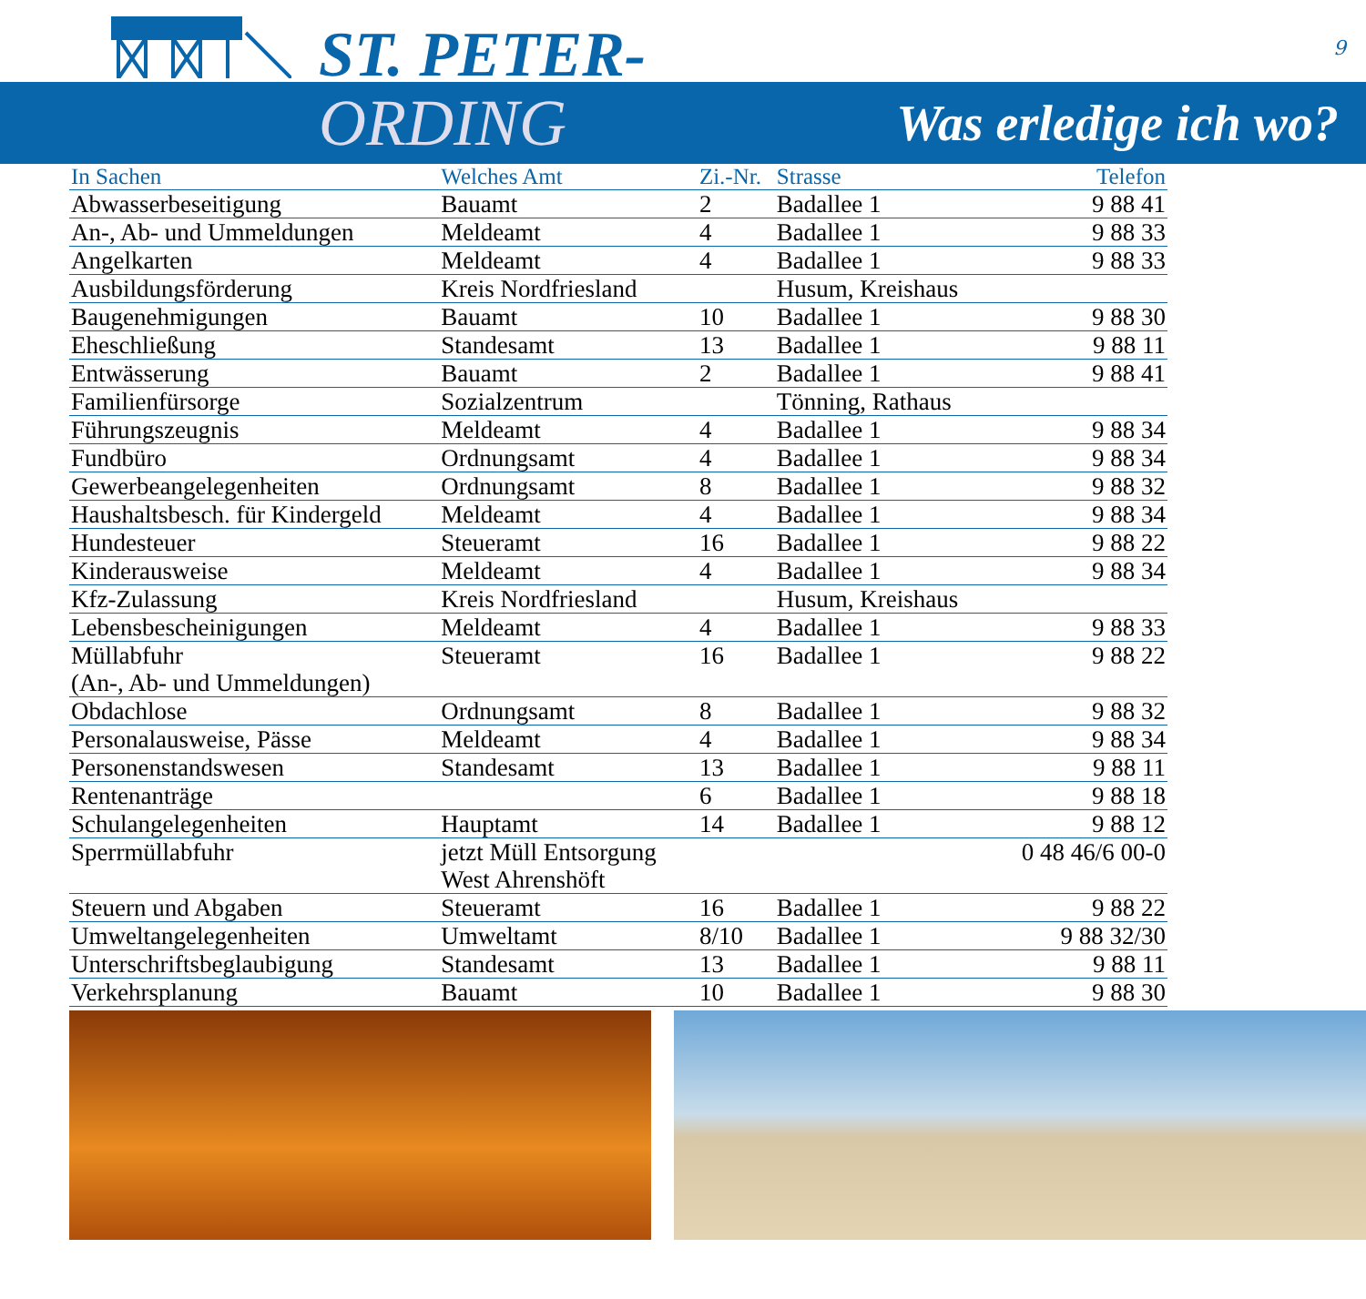ST. PETER- 9
ORDING Was erledige ich wo?
| In Sachen | Welches Amt | Zi.-Nr. | Strasse | Telefon |
| --- | --- | --- | --- | --- |
| Abwasserbeseitigung | Bauamt | 2 | Badallee 1 | 9 88 41 |
| An-, Ab- und Ummeldungen | Meldeamt | 4 | Badallee 1 | 9 88 33 |
| Angelkarten | Meldeamt | 4 | Badallee 1 | 9 88 33 |
| Ausbildungsförderung | Kreis Nordfriesland | | Husum, Kreishaus | |
| Baugenehmigungen | Bauamt | 10 | Badallee 1 | 9 88 30 |
| Eheschließung | Standesamt | 13 | Badallee 1 | 9 88 11 |
| Entwässerung | Bauamt | 2 | Badallee 1 | 9 88 41 |
| Familienfürsorge | Sozialzentrum | | Tönning, Rathaus | |
| Führungszeugnis | Meldeamt | 4 | Badallee 1 | 9 88 34 |
| Fundbüro | Ordnungsamt | 4 | Badallee 1 | 9 88 34 |
| Gewerbeangelegenheiten | Ordnungsamt | 8 | Badallee 1 | 9 88 32 |
| Haushaltsbesch. für Kindergeld | Meldeamt | 4 | Badallee 1 | 9 88 34 |
| Hundesteuer | Steueramt | 16 | Badallee 1 | 9 88 22 |
| Kinderausweise | Meldeamt | 4 | Badallee 1 | 9 88 34 |
| Kfz-Zulassung | Kreis Nordfriesland | | Husum, Kreishaus | |
| Lebensbescheinigungen | Meldeamt | 4 | Badallee 1 | 9 88 33 |
| Müllabfuhr (An-, Ab- und Ummeldungen) | Steueramt | 16 | Badallee 1 | 9 88 22 |
| Obdachlose | Ordnungsamt | 8 | Badallee 1 | 9 88 32 |
| Personalausweise, Pässe | Meldeamt | 4 | Badallee 1 | 9 88 34 |
| Personenstandswesen | Standesamt | 13 | Badallee 1 | 9 88 11 |
| Rentenanträge | | 6 | Badallee 1 | 9 88 18 |
| Schulangelegenheiten | Hauptamt | 14 | Badallee 1 | 9 88 12 |
| Sperrmüllabfuhr | jetzt Müll Entsorgung West Ahrenshöft | | | 0 48 46/6 00-0 |
| Steuern und Abgaben | Steueramt | 16 | Badallee 1 | 9 88 22 |
| Umweltangelegenheiten | Umweltamt | 8/10 | Badallee 1 | 9 88 32/30 |
| Unterschriftsbeglaubigung | Standesamt | 13 | Badallee 1 | 9 88 11 |
| Verkehrsplanung | Bauamt | 10 | Badallee 1 | 9 88 30 |